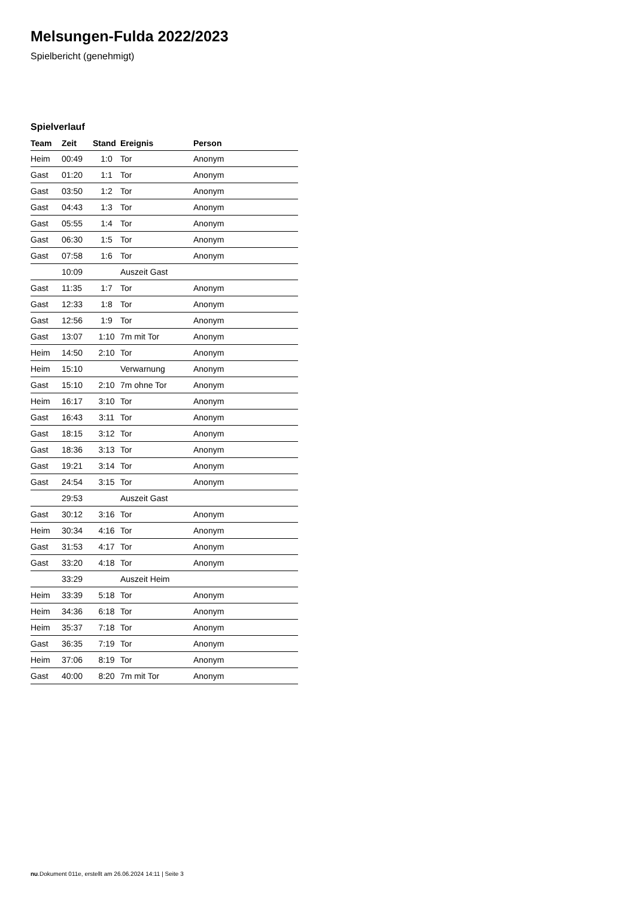Melsungen-Fulda 2022/2023
Spielbericht (genehmigt)
Spielverlauf
| Team | Zeit | Stand | Ereignis | Person |
| --- | --- | --- | --- | --- |
| Heim | 00:49 | 1:0 | Tor | Anonym |
| Gast | 01:20 | 1:1 | Tor | Anonym |
| Gast | 03:50 | 1:2 | Tor | Anonym |
| Gast | 04:43 | 1:3 | Tor | Anonym |
| Gast | 05:55 | 1:4 | Tor | Anonym |
| Gast | 06:30 | 1:5 | Tor | Anonym |
| Gast | 07:58 | 1:6 | Tor | Anonym |
| | 10:09 | | Auszeit Gast | |
| Gast | 11:35 | 1:7 | Tor | Anonym |
| Gast | 12:33 | 1:8 | Tor | Anonym |
| Gast | 12:56 | 1:9 | Tor | Anonym |
| Gast | 13:07 | 1:10 | 7m mit Tor | Anonym |
| Heim | 14:50 | 2:10 | Tor | Anonym |
| Heim | 15:10 | | Verwarnung | Anonym |
| Gast | 15:10 | 2:10 | 7m ohne Tor | Anonym |
| Heim | 16:17 | 3:10 | Tor | Anonym |
| Gast | 16:43 | 3:11 | Tor | Anonym |
| Gast | 18:15 | 3:12 | Tor | Anonym |
| Gast | 18:36 | 3:13 | Tor | Anonym |
| Gast | 19:21 | 3:14 | Tor | Anonym |
| Gast | 24:54 | 3:15 | Tor | Anonym |
| | 29:53 | | Auszeit Gast | |
| Gast | 30:12 | 3:16 | Tor | Anonym |
| Heim | 30:34 | 4:16 | Tor | Anonym |
| Gast | 31:53 | 4:17 | Tor | Anonym |
| Gast | 33:20 | 4:18 | Tor | Anonym |
| | 33:29 | | Auszeit Heim | |
| Heim | 33:39 | 5:18 | Tor | Anonym |
| Heim | 34:36 | 6:18 | Tor | Anonym |
| Heim | 35:37 | 7:18 | Tor | Anonym |
| Gast | 36:35 | 7:19 | Tor | Anonym |
| Heim | 37:06 | 8:19 | Tor | Anonym |
| Gast | 40:00 | 8:20 | 7m mit Tor | Anonym |
nu.Dokument 011e, erstellt am 26.06.2024 14:11 | Seite 3